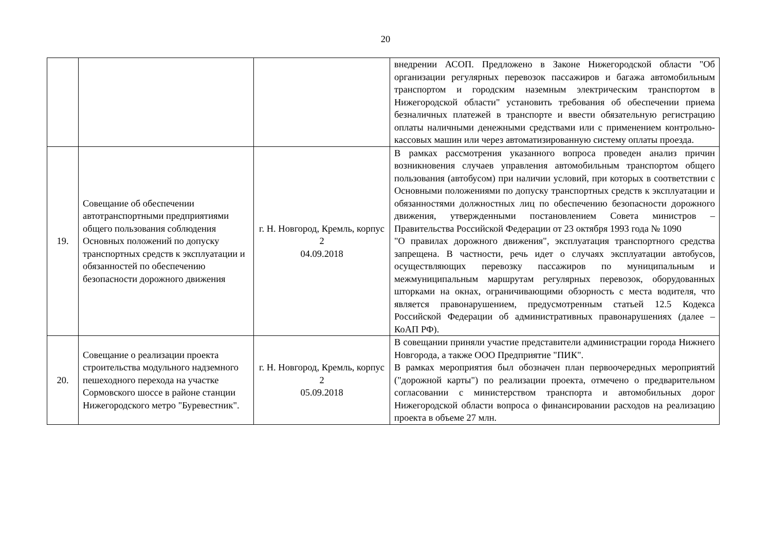20
| | | | внедрении АСОП. Предложено в Законе Нижегородской области "Об организации регулярных перевозок пассажиров и багажа автомобильным транспортом и городским наземным электрическим транспортом в Нижегородской области" установить требования об обеспечении приема безналичных платежей в транспорте и ввести обязательную регистрацию оплаты наличными денежными средствами или с применением контрольно-кассовых машин или через автоматизированную систему оплаты проезда. |
| 19. | Совещание об обеспечении автотранспортными предприятиями общего пользования соблюдения Основных положений по допуску транспортных средств к эксплуатации и обязанностей по обеспечению безопасности дорожного движения | г. Н. Новгород, Кремль, корпус 2 04.09.2018 | В рамках рассмотрения указанного вопроса проведен анализ причин возникновения случаев управления автомобильным транспортом общего пользования (автобусом) при наличии условий, при которых в соответствии с Основными положениями по допуску транспортных средств к эксплуатации и обязанностями должностных лиц по обеспечению безопасности дорожного движения, утвержденными постановлением Совета министров – Правительства Российской Федерации от 23 октября 1993 года № 1090 "О правилах дорожного движения", эксплуатация транспортного средства запрещена. В частности, речь идет о случаях эксплуатации автобусов, осуществляющих перевозку пассажиров по муниципальным и межмуниципальным маршрутам регулярных перевозок, оборудованных шторками на окнах, ограничивающими обзорность с места водителя, что является правонарушением, предусмотренным статьей 12.5 Кодекса Российской Федерации об административных правонарушениях (далее – КоАП РФ). |
| 20. | Совещание о реализации проекта строительства модульного надземного пешеходного перехода на участке Сормовского шоссе в районе станции Нижегородского метро "Буревестник". | г. Н. Новгород, Кремль, корпус 2 05.09.2018 | В совещании приняли участие представители администрации города Нижнего Новгорода, а также ООО Предприятие "ПИК". В рамках мероприятия был обозначен план первоочередных мероприятий ("дорожной карты") по реализации проекта, отмечено о предварительном согласовании с министерством транспорта и автомобильных дорог Нижегородской области вопроса о финансировании расходов на реализацию проекта в объеме 27 млн. |